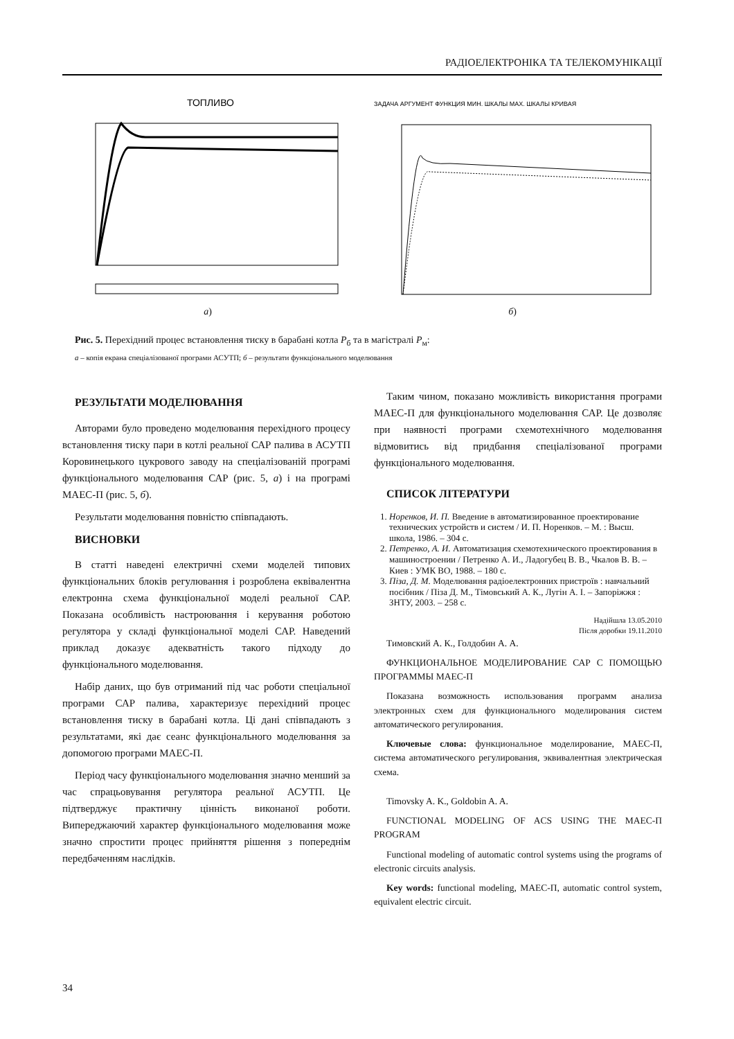РАДІОЕЛЕКТРОНІКА ТА ТЕЛЕКОМУНІКАЦІЇ
ТОПЛИВО
а)
ЗАДАЧА АРГУМЕНТ ФУНКЦИЯ МИН. ШКАЛЫ МАХ. ШКАЛЫ КРИВАЯ
б)
Рис. 5. Перехідний процес встановлення тиску в барабані котла P<sub>б</sub> та в магістралі P<sub>м</sub>:
а – копія екрана спеціалізованої програми АСУТП; б – результати функціонального моделювання
РЕЗУЛЬТАТИ МОДЕЛЮВАННЯ
Авторами було проведено моделювання перехідного процесу встановлення тиску пари в котлі реальної САР палива в АСУТП Коровинецького цукрового заводу на спеціалізованій програмі функціонального моделювання САР (рис. 5, а) і на програмі МАЕС-П (рис. 5, б).
Результати моделювання повністю співпадають.
ВИСНОВКИ
В статті наведені електричні схеми моделей типових функціональних блоків регулювання і розроблена еквівалентна електронна схема функціональної моделі реальної САР. Показана особливість настроювання і керування роботою регулятора у складі функціональної моделі САР. Наведений приклад доказує адекватність такого підходу до функціонального моделювання.
Набір даних, що був отриманий під час роботи спеціальної програми САР палива, характеризує перехідний процес встановлення тиску в барабані котла. Ці дані співпадають з результатами, які дає сеанс функціонального моделювання за допомогою програми МАЕС-П.
Період часу функціонального моделювання значно менший за час спрацьовування регулятора реальної АСУТП. Це підтверджує практичну цінність виконаної роботи. Випереджаючий характер функціонального моделювання може значно спростити процес прийняття рішення з попереднім передбаченням наслідків.
Таким чином, показано можливість використання програми МАЕС-П для функціонального моделювання САР. Це дозволяє при наявності програми схемотехнічного моделювання відмовитись від придбання спеціалізованої програми функціонального моделювання.
СПИСОК ЛІТЕРАТУРИ
1. Норенков, И. П. Введение в автоматизированное проектирование технических устройств и систем / И. П. Норенков. – М. : Высш. школа, 1986. – 304 с.
2. Петренко, А. И. Автоматизация схемотехнического проектирования в машиностроении / Петренко А. И., Ладогубец В. В., Чкалов В. В. – Киев : УМК ВО, 1988. – 180 с.
3. Піза, Д. М. Моделювання радіоелектронних пристроїв : навчальний посібник / Піза Д. М., Тімовський А. К., Лугін А. І. – Запоріжжя : ЗНТУ, 2003. – 258 с.
Надійшла 13.05.2010
Після доробки 19.11.2010
Тимовский А. К., Голдобин А. А.
ФУНКЦИОНАЛЬНОЕ МОДЕЛИРОВАНИЕ САР С ПОМОЩЬЮ ПРОГРАММЫ МАЕС-П
Показана возможность использования программ анализа электронных схем для функционального моделирования систем автоматического регулирования.
Ключевые слова: функциональное моделирование, МАЕС-П, система автоматического регулирования, эквивалентная электрическая схема.
Timovsky A. K., Goldobin A. A.
FUNCTIONAL MODELING OF ACS USING THE MAEC-П PROGRAM
Functional modeling of automatic control systems using the programs of electronic circuits analysis.
Key words: functional modeling, МАЕС-П, automatic control system, equivalent electric circuit.
34